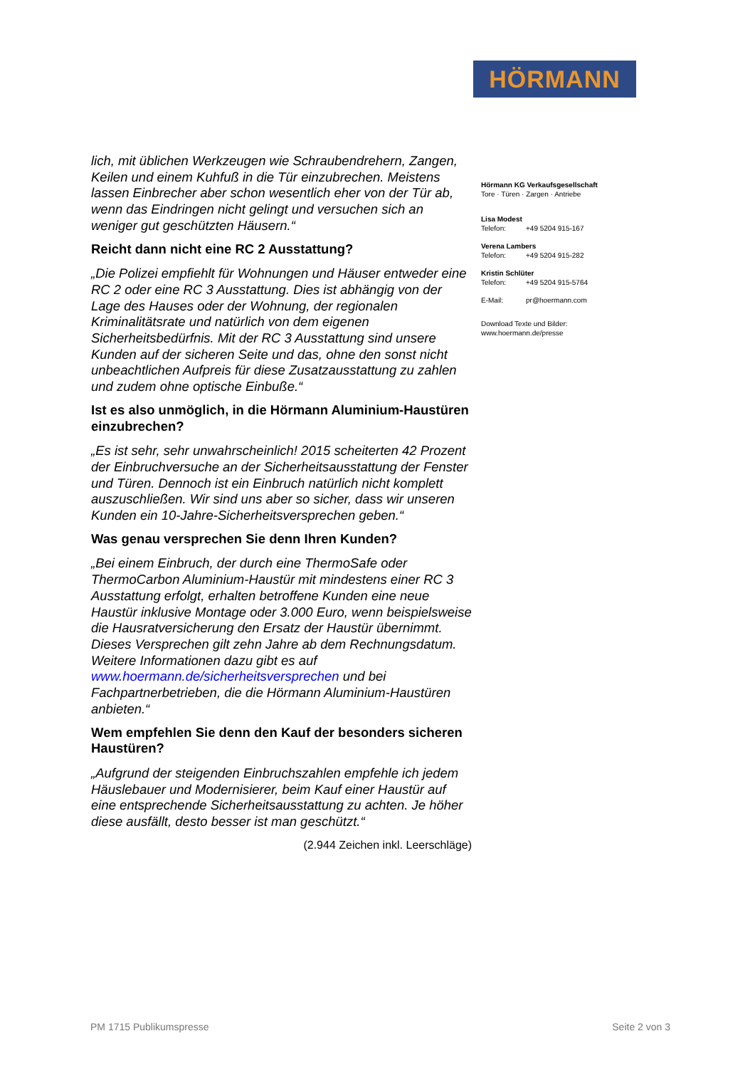HÖRMANN
lich, mit üblichen Werkzeugen wie Schraubendrehern, Zangen, Keilen und einem Kuhfuß in die Tür einzubrechen. Meistens lassen Einbrecher aber schon wesentlich eher von der Tür ab, wenn das Eindringen nicht gelingt und versuchen sich an weniger gut geschützten Häusern.“
Reicht dann nicht eine RC 2 Ausstattung?
„Die Polizei empfiehlt für Wohnungen und Häuser entweder eine RC 2 oder eine RC 3 Ausstattung. Dies ist abhängig von der Lage des Hauses oder der Wohnung, der regionalen Kriminalitätsrate und natürlich von dem eigenen Sicherheitsbedürfnis. Mit der RC 3 Ausstattung sind unsere Kunden auf der sicheren Seite und das, ohne den sonst nicht unbeachtlichen Aufpreis für diese Zusatzausstattung zu zahlen und zudem ohne optische Einbuße.“
Ist es also unmöglich, in die Hörmann Aluminium-Haustüren einzubrechen?
„Es ist sehr, sehr unwahrscheinlich! 2015 scheiterten 42 Prozent der Einbruchversuche an der Sicherheitsausstattung der Fenster und Türen. Dennoch ist ein Einbruch natürlich nicht komplett auszuschließen. Wir sind uns aber so sicher, dass wir unseren Kunden ein 10-Jahre-Sicherheitsversprechen geben.“
Was genau versprechen Sie denn Ihren Kunden?
„Bei einem Einbruch, der durch eine ThermoSafe oder ThermoCarbon Aluminium-Haustür mit mindestens einer RC 3 Ausstattung erfolgt, erhalten betroffene Kunden eine neue Haustür inklusive Montage oder 3.000 Euro, wenn beispielsweise die Hausratversicherung den Ersatz der Haustür übernimmt. Dieses Versprechen gilt zehn Jahre ab dem Rechnungsdatum. Weitere Informationen dazu gibt es auf www.hoermann.de/sicherheitsversprechen und bei Fachpartnerbetrieben, die die Hörmann Aluminium-Haustüren anbieten.“
Wem empfehlen Sie denn den Kauf der besonders sicheren Haustüren?
„Aufgrund der steigenden Einbruchszahlen empfehle ich jedem Häuslebauer und Modernisierer, beim Kauf einer Haustür auf eine entsprechende Sicherheitsausstattung zu achten. Je höher diese ausfällt, desto besser ist man geschützt.“
(2.944 Zeichen inkl. Leerschläge)
Hörmann KG Verkaufsgesellschaft
Tore · Türen · Zargen · Antriebe
Lisa Modest
Telefon: +49 5204 915-167
Verena Lambers
Telefon: +49 5204 915-282
Kristin Schlüter
Telefon: +49 5204 915-5764
E-Mail: pr@hoermann.com
Download Texte und Bilder:
www.hoermann.de/presse
PM 1715 Publikumspresse Seite 2 von 3